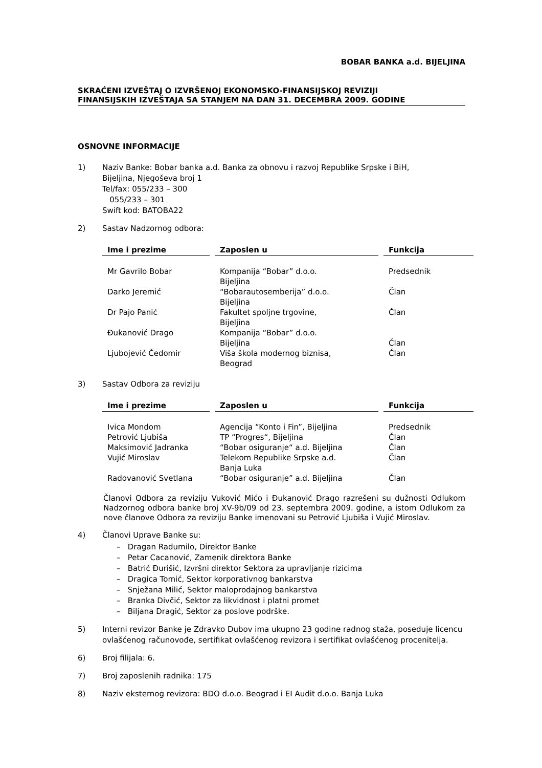BOBAR BANKA a.d. BIJELJINA
SKRAĆENI IZVEŠTAJ O IZVRŠENOJ EKONOMSKO-FINANSIJSKOJ REVIZIJI
FINANSIJSKIH IZVEŠTAJA SA STANJEM NA DAN 31. DECEMBRA 2009. GODINE
OSNOVNE INFORMACIJE
1) Naziv Banke: Bobar banka a.d. Banka za obnovu i razvoj Republike Srpske i BiH,
Bijeljina, Njegoševa broj 1
Tel/fax: 055/233 – 300
055/233 – 301
Swift kod: BATOBA22
2) Sastav Nadzornog odbora:
| Ime i prezime | Zaposlen u | Funkcija |
| --- | --- | --- |
| Mr Gavrilo Bobar | Kompanija “Bobar” d.o.o. Bijeljina | Predsednik |
| Darko Jeremić | “Bobarautosemberija” d.o.o. Bijeljina | Član |
| Dr Pajo Panić | Fakultet spoljne trgovine, Bijeljina | Član |
| Đukanović Drago | Kompanija “Bobar” d.o.o. Bijeljina | Član |
| Ljubojević Čedomir | Viša škola modernog biznisa, Beograd | Član |
3) Sastav Odbora za reviziju
| Ime i prezime | Zaposlen u | Funkcija |
| --- | --- | --- |
| Ivica Mondom | Agencija “Konto i Fin”, Bijeljina | Predsednik |
| Petrović Ljubiša | TP “Progres“, Bijeljina | Član |
| Maksimović Jadranka | “Bobar osiguranje“ a.d. Bijeljina | Član |
| Vujić Miroslav | Telekom Republike Srpske a.d. Banja Luka | Član |
| Radovanović Svetlana | “Bobar osiguranje” a.d. Bijeljina | Član |
Članovi Odbora za reviziju Vuković Mićo i Đukanović Drago razrešeni su dužnosti Odlukom Nadzornog odbora banke broj XV-9b/09 od 23. septembra 2009. godine, a istom Odlukom za nove članove Odbora za reviziju Banke imenovani su Petrović Ljubiša i Vujić Miroslav.
4) Članovi Uprave Banke su:
– Dragan Radumilo, Direktor Banke
– Petar Cacanović, Zamenik direktora Banke
– Batrić Đurišić, Izvršni direktor Sektora za upravljanje rizicima
– Dragica Tomić, Sektor korporativnog bankarstva
– Snježana Milić, Sektor maloprodajnog bankarstva
– Branka Divčić, Sektor za likvidnost i platni promet
– Biljana Dragić, Sektor za poslove podrške.
5) Interni revizor Banke je Zdravko Dubov ima ukupno 23 godine radnog staža, poseduje licencu ovlašćenog računovođe, sertifikat ovlašćenog revizora i sertifikat ovlašćenog procenitelja.
6) Broj filijala: 6.
7) Broj zaposlenih radnika: 175
8) Naziv eksternog revizora: BDO d.o.o. Beograd i EI Audit d.o.o. Banja Luka